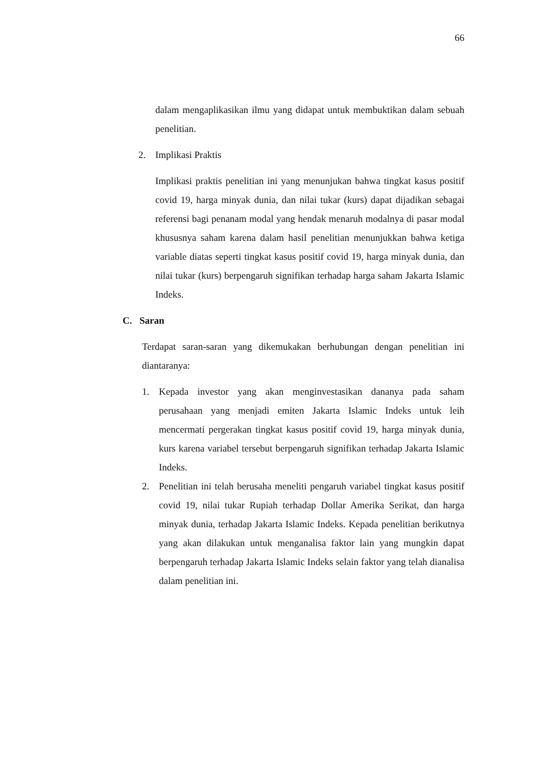66
dalam mengaplikasikan ilmu yang didapat untuk membuktikan dalam sebuah penelitian.
2. Implikasi Praktis
Implikasi praktis penelitian ini yang menunjukan bahwa tingkat kasus positif covid 19, harga minyak dunia, dan nilai tukar (kurs) dapat dijadikan sebagai referensi bagi penanam modal yang hendak menaruh modalnya di pasar modal khususnya saham karena dalam hasil penelitian menunjukkan bahwa ketiga variable diatas seperti tingkat kasus positif covid 19, harga minyak dunia, dan nilai tukar (kurs) berpengaruh signifikan terhadap harga saham Jakarta Islamic Indeks.
C. Saran
Terdapat saran-saran yang dikemukakan berhubungan dengan penelitian ini diantaranya:
1. Kepada investor yang akan menginvestasikan dananya pada saham perusahaan yang menjadi emiten Jakarta Islamic Indeks untuk leih mencermati pergerakan tingkat kasus positif covid 19, harga minyak dunia, kurs karena variabel tersebut berpengaruh signifikan terhadap Jakarta Islamic Indeks.
2. Penelitian ini telah berusaha meneliti pengaruh variabel tingkat kasus positif covid 19, nilai tukar Rupiah terhadap Dollar Amerika Serikat, dan harga minyak dunia, terhadap Jakarta Islamic Indeks. Kepada penelitian berikutnya yang akan dilakukan untuk menganalisa faktor lain yang mungkin dapat berpengaruh terhadap Jakarta Islamic Indeks selain faktor yang telah dianalisa dalam penelitian ini.